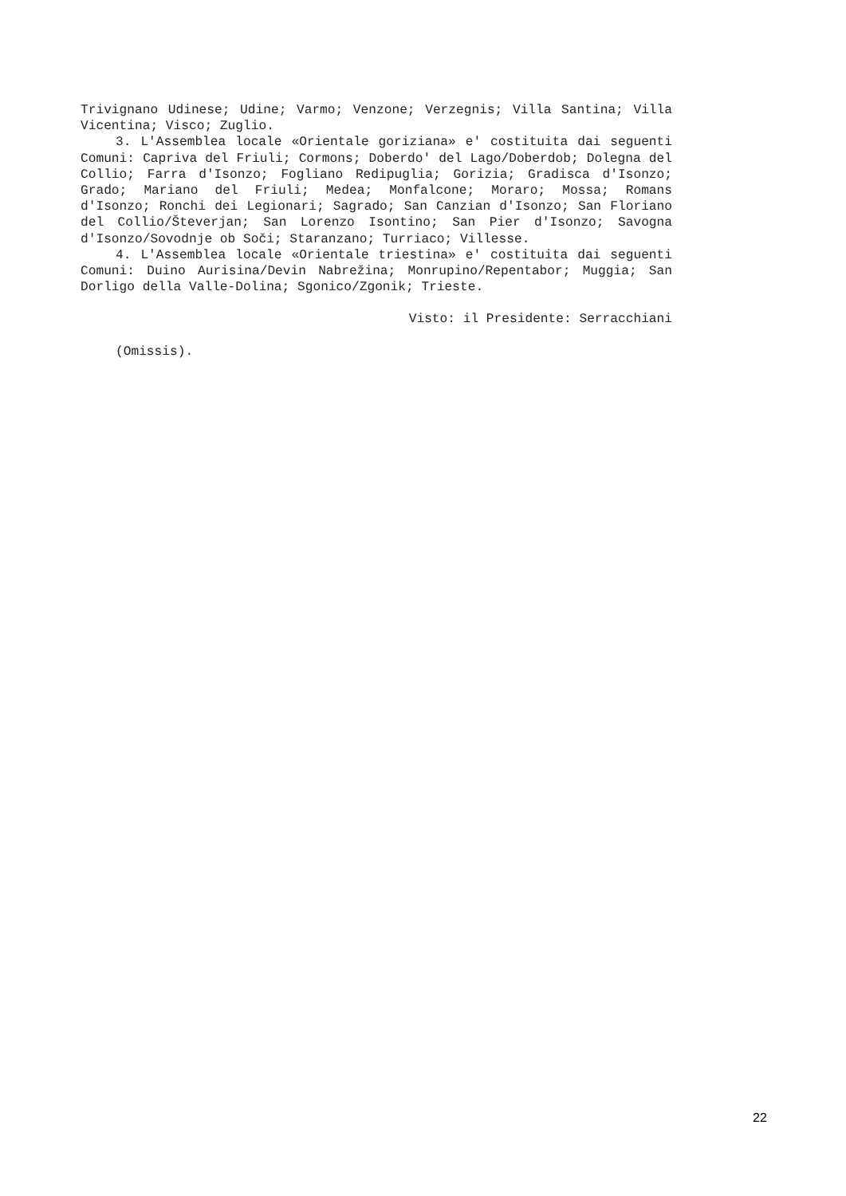Trivignano Udinese; Udine; Varmo; Venzone; Verzegnis; Villa Santina; Villa Vicentina; Visco; Zuglio.
3. L'Assemblea locale «Orientale goriziana» e' costituita dai seguenti Comuni: Capriva del Friuli; Cormons; Doberdo' del Lago/Doberdob; Dolegna del Collio; Farra d'Isonzo; Fogliano Redipuglia; Gorizia; Gradisca d'Isonzo; Grado; Mariano del Friuli; Medea; Monfalcone; Moraro; Mossa; Romans d'Isonzo; Ronchi dei Legionari; Sagrado; San Canzian d'Isonzo; San Floriano del Collio/Števerjan; San Lorenzo Isontino; San Pier d'Isonzo; Savogna d'Isonzo/Sovodnje ob Soči; Staranzano; Turriaco; Villesse.
4. L'Assemblea locale «Orientale triestina» e' costituita dai seguenti Comuni: Duino Aurisina/Devin Nabrežina; Monrupino/Repentabor; Muggia; San Dorligo della Valle-Dolina; Sgonico/Zgonik; Trieste.
Visto: il Presidente: Serracchiani
(Omissis).
22